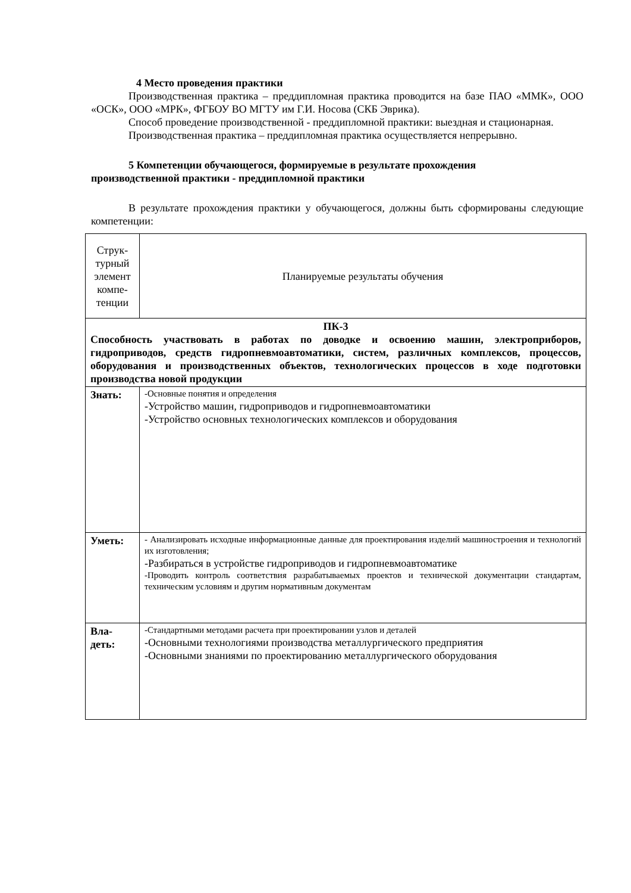4 Место проведения практики
Производственная практика – преддипломная практика проводится на базе ПАО «ММК», ООО «ОСК», ООО «МРК», ФГБОУ ВО МГТУ им Г.И. Носова (СКБ Эврика).
Способ проведение производственной - преддипломной практики: выездная и стационарная.
Производственная практика – преддипломная практика осуществляется непрерывно.
5 Компетенции обучающегося, формируемые в результате прохождения
производственной практики - преддипломной практики
В результате прохождения практики у обучающегося, должны быть сформированы следующие компетенции:
| Струк- турный элемент компе- тенции | Планируемые результаты обучения |
| --- | --- |
| ПК-3 Способность участвовать в работах по доводке и освоению машин, электроприборов, гидроприводов, средств гидропневмоавтоматики, систем, различных комплексов, процессов, оборудования и производственных объектов, технологических процессов в ходе подготовки производства новой продукции | |
| Знать: | -Основные понятия и определения -Устройство машин, гидроприводов и гидропневмоавтоматики -Устройство основных технологических комплексов и оборудования |
| Уметь: | - Анализировать исходные информационные данные для проектирования изделий машиностроения и технологий их изготовления; -Разбираться в устройстве гидроприводов и гидропневмоавтоматике -Проводить контроль соответствия разрабатываемых проектов и технической документации стандартам, техническим условиям и другим нормативным документам |
| Вла- деть: | -Стандартными методами расчета при проектировании узлов и деталей -Основными технологиями производства металлургического предприятия -Основными знаниями по проектированию металлургического оборудования |